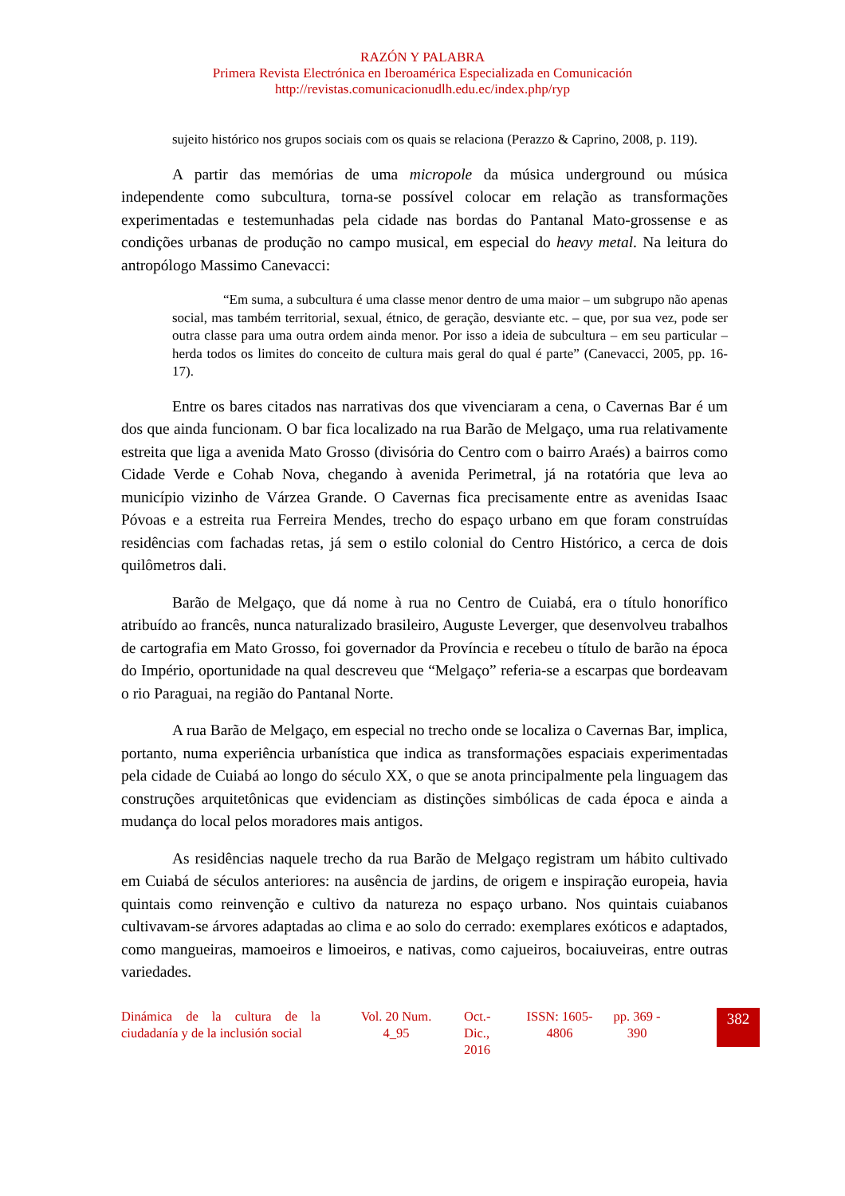RAZÓN Y PALABRA
Primera Revista Electrónica en Iberoamérica Especializada en Comunicación
http://revistas.comunicacionudlh.edu.ec/index.php/ryp
sujeito histórico nos grupos sociais com os quais se relaciona (Perazzo & Caprino, 2008, p. 119).
A partir das memórias de uma micropole da música underground ou música independente como subcultura, torna-se possível colocar em relação as transformações experimentadas e testemunhadas pela cidade nas bordas do Pantanal Mato-grossense e as condições urbanas de produção no campo musical, em especial do heavy metal. Na leitura do antropólogo Massimo Canevacci:
“Em suma, a subcultura é uma classe menor dentro de uma maior – um subgrupo não apenas social, mas também territorial, sexual, étnico, de geração, desviante etc. – que, por sua vez, pode ser outra classe para uma outra ordem ainda menor. Por isso a ideia de subcultura – em seu particular – herda todos os limites do conceito de cultura mais geral do qual é parte” (Canevacci, 2005, pp. 16-17).
Entre os bares citados nas narrativas dos que vivenciaram a cena, o Cavernas Bar é um dos que ainda funcionam. O bar fica localizado na rua Barão de Melgaço, uma rua relativamente estreita que liga a avenida Mato Grosso (divisória do Centro com o bairro Araés) a bairros como Cidade Verde e Cohab Nova, chegando à avenida Perimetral, já na rotatória que leva ao município vizinho de Várzea Grande. O Cavernas fica precisamente entre as avenidas Isaac Póvoas e a estreita rua Ferreira Mendes, trecho do espaço urbano em que foram construídas residências com fachadas retas, já sem o estilo colonial do Centro Histórico, a cerca de dois quilômetros dali.
Barão de Melgaço, que dá nome à rua no Centro de Cuiabá, era o título honorífico atribuído ao francês, nunca naturalizado brasileiro, Auguste Leverger, que desenvolveu trabalhos de cartografia em Mato Grosso, foi governador da Província e recebeu o título de barão na época do Império, oportunidade na qual descreveu que “Melgaço” referia-se a escarpas que bordeavam o rio Paraguai, na região do Pantanal Norte.
A rua Barão de Melgaço, em especial no trecho onde se localiza o Cavernas Bar, implica, portanto, numa experiência urbanística que indica as transformações espaciais experimentadas pela cidade de Cuiabá ao longo do século XX, o que se anota principalmente pela linguagem das construções arquitetônicas que evidenciam as distinções simbólicas de cada época e ainda a mudança do local pelos moradores mais antigos.
As residências naquele trecho da rua Barão de Melgaço registram um hábito cultivado em Cuiabá de séculos anteriores: na ausência de jardins, de origem e inspiração europeia, havia quintais como reinvenção e cultivo da natureza no espaço urbano. Nos quintais cuiabanos cultivavam-se árvores adaptadas ao clima e ao solo do cerrado: exemplares exóticos e adaptados, como mangueiras, mamoeiros e limoeiros, e nativas, como cajueiros, bocaiuveiras, entre outras variedades.
Dinámica de la cultura de la ciudadanía y de la inclusión social
Vol. 20 Num. 4_95
Oct.- Dic., 2016
ISSN: 1605-4806
pp. 369 - 390
382